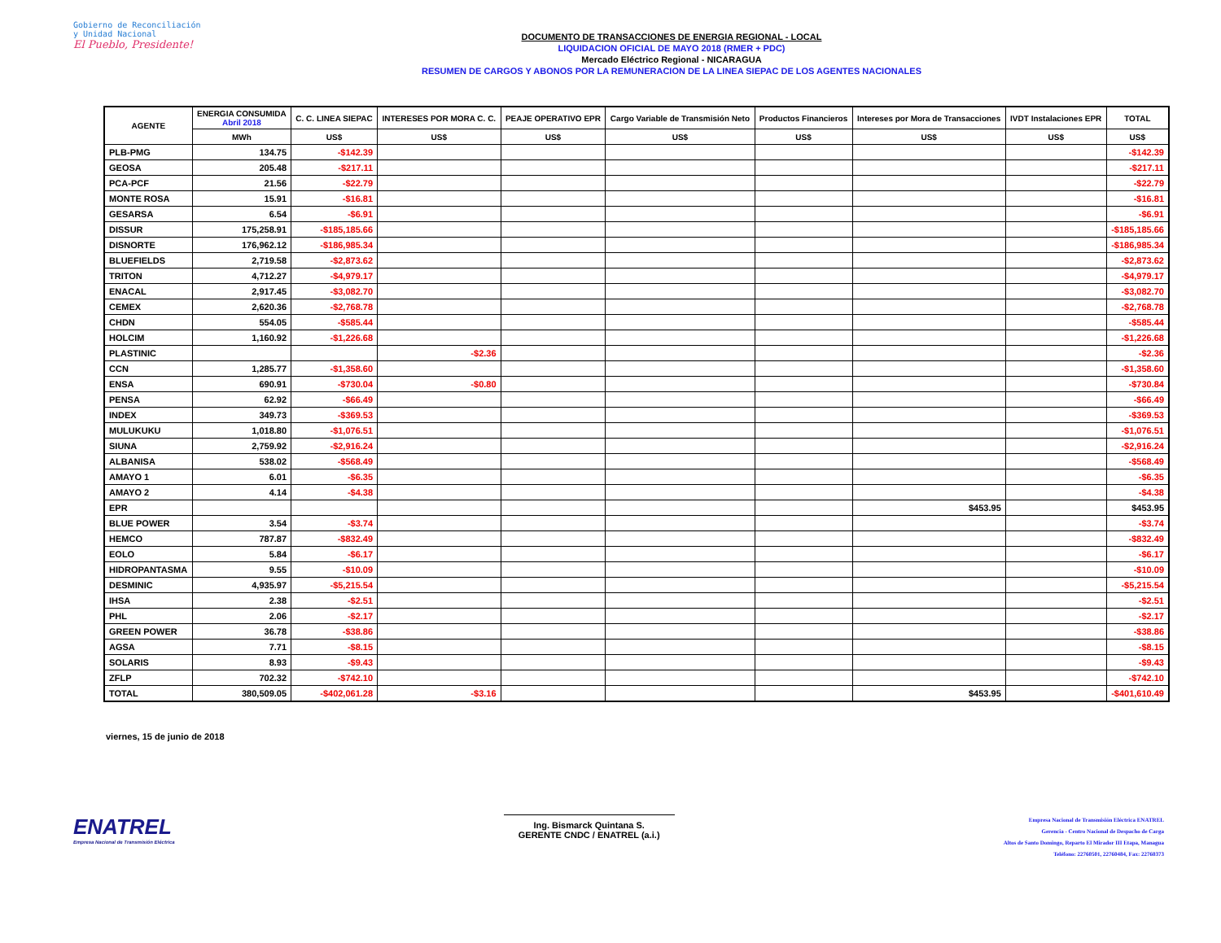Gobierno de Reconciliación
y Unidad Nacional
El Pueblo, Presidente!
DOCUMENTO DE TRANSACCIONES DE ENERGIA REGIONAL - LOCAL
LIQUIDACION OFICIAL DE MAYO 2018 (RMER + PDC)
Mercado Eléctrico Regional - NICARAGUA
RESUMEN DE CARGOS Y ABONOS POR LA REMUNERACION DE LA LINEA SIEPAC DE LOS AGENTES NACIONALES
| AGENTE | ENERGIA CONSUMIDA Abril 2018 | C. C. LINEA SIEPAC | INTERESES POR MORA C. C. | PEAJE OPERATIVO EPR | Cargo Variable de Transmisión Neto | Productos Financieros | Intereses por Mora de Transacciones | IVDT Instalaciones EPR | TOTAL |
| --- | --- | --- | --- | --- | --- | --- | --- | --- | --- |
| | MWh | US$ | US$ | US$ | US$ | US$ | US$ | US$ | US$ |
| PLB-PMG | 134.75 | -$142.39 | | | | | | | -$142.39 |
| GEOSA | 205.48 | -$217.11 | | | | | | | -$217.11 |
| PCA-PCF | 21.56 | -$22.79 | | | | | | | -$22.79 |
| MONTE ROSA | 15.91 | -$16.81 | | | | | | | -$16.81 |
| GESARSA | 6.54 | -$6.91 | | | | | | | -$6.91 |
| DISSUR | 175,258.91 | -$185,185.66 | | | | | | | -$185,185.66 |
| DISNORTE | 176,962.12 | -$186,985.34 | | | | | | | -$186,985.34 |
| BLUEFIELDS | 2,719.58 | -$2,873.62 | | | | | | | -$2,873.62 |
| TRITON | 4,712.27 | -$4,979.17 | | | | | | | -$4,979.17 |
| ENACAL | 2,917.45 | -$3,082.70 | | | | | | | -$3,082.70 |
| CEMEX | 2,620.36 | -$2,768.78 | | | | | | | -$2,768.78 |
| CHDN | 554.05 | -$585.44 | | | | | | | -$585.44 |
| HOLCIM | 1,160.92 | -$1,226.68 | | | | | | | -$1,226.68 |
| PLASTINIC | | | -$2.36 | | | | | | -$2.36 |
| CCN | 1,285.77 | -$1,358.60 | | | | | | | -$1,358.60 |
| ENSA | 690.91 | -$730.04 | -$0.80 | | | | | | -$730.84 |
| PENSA | 62.92 | -$66.49 | | | | | | | -$66.49 |
| INDEX | 349.73 | -$369.53 | | | | | | | -$369.53 |
| MULUKUKU | 1,018.80 | -$1,076.51 | | | | | | | -$1,076.51 |
| SIUNA | 2,759.92 | -$2,916.24 | | | | | | | -$2,916.24 |
| ALBANISA | 538.02 | -$568.49 | | | | | | | -$568.49 |
| AMAYO 1 | 6.01 | -$6.35 | | | | | | | -$6.35 |
| AMAYO 2 | 4.14 | -$4.38 | | | | | | | -$4.38 |
| EPR | | | | | | | $453.95 | | $453.95 |
| BLUE POWER | 3.54 | -$3.74 | | | | | | | -$3.74 |
| HEMCO | 787.87 | -$832.49 | | | | | | | -$832.49 |
| EOLO | 5.84 | -$6.17 | | | | | | | -$6.17 |
| HIDROPANTASMA | 9.55 | -$10.09 | | | | | | | -$10.09 |
| DESMINIC | 4,935.97 | -$5,215.54 | | | | | | | -$5,215.54 |
| IHSA | 2.38 | -$2.51 | | | | | | | -$2.51 |
| PHL | 2.06 | -$2.17 | | | | | | | -$2.17 |
| GREEN POWER | 36.78 | -$38.86 | | | | | | | -$38.86 |
| AGSA | 7.71 | -$8.15 | | | | | | | -$8.15 |
| SOLARIS | 8.93 | -$9.43 | | | | | | | -$9.43 |
| ZFLP | 702.32 | -$742.10 | | | | | | | -$742.10 |
| TOTAL | 380,509.05 | -$402,061.28 | -$3.16 | | | | $453.95 | | -$401,610.49 |
viernes, 15 de junio de 2018
ENATREL
Empresa Nacional de Transmisión Eléctrica
Ing. Bismarck Quintana S.
GERENTE CNDC / ENATREL (a.i.)
Empresa Nacional de Transmisión Eléctrica ENATREL
Gerencia - Centro Nacional de Despacho de Carga
Altos de Santo Domingo, Reparto El Mirador III Etapa, Managua
Teléfono: 22760501, 22760484, Fax: 22760373